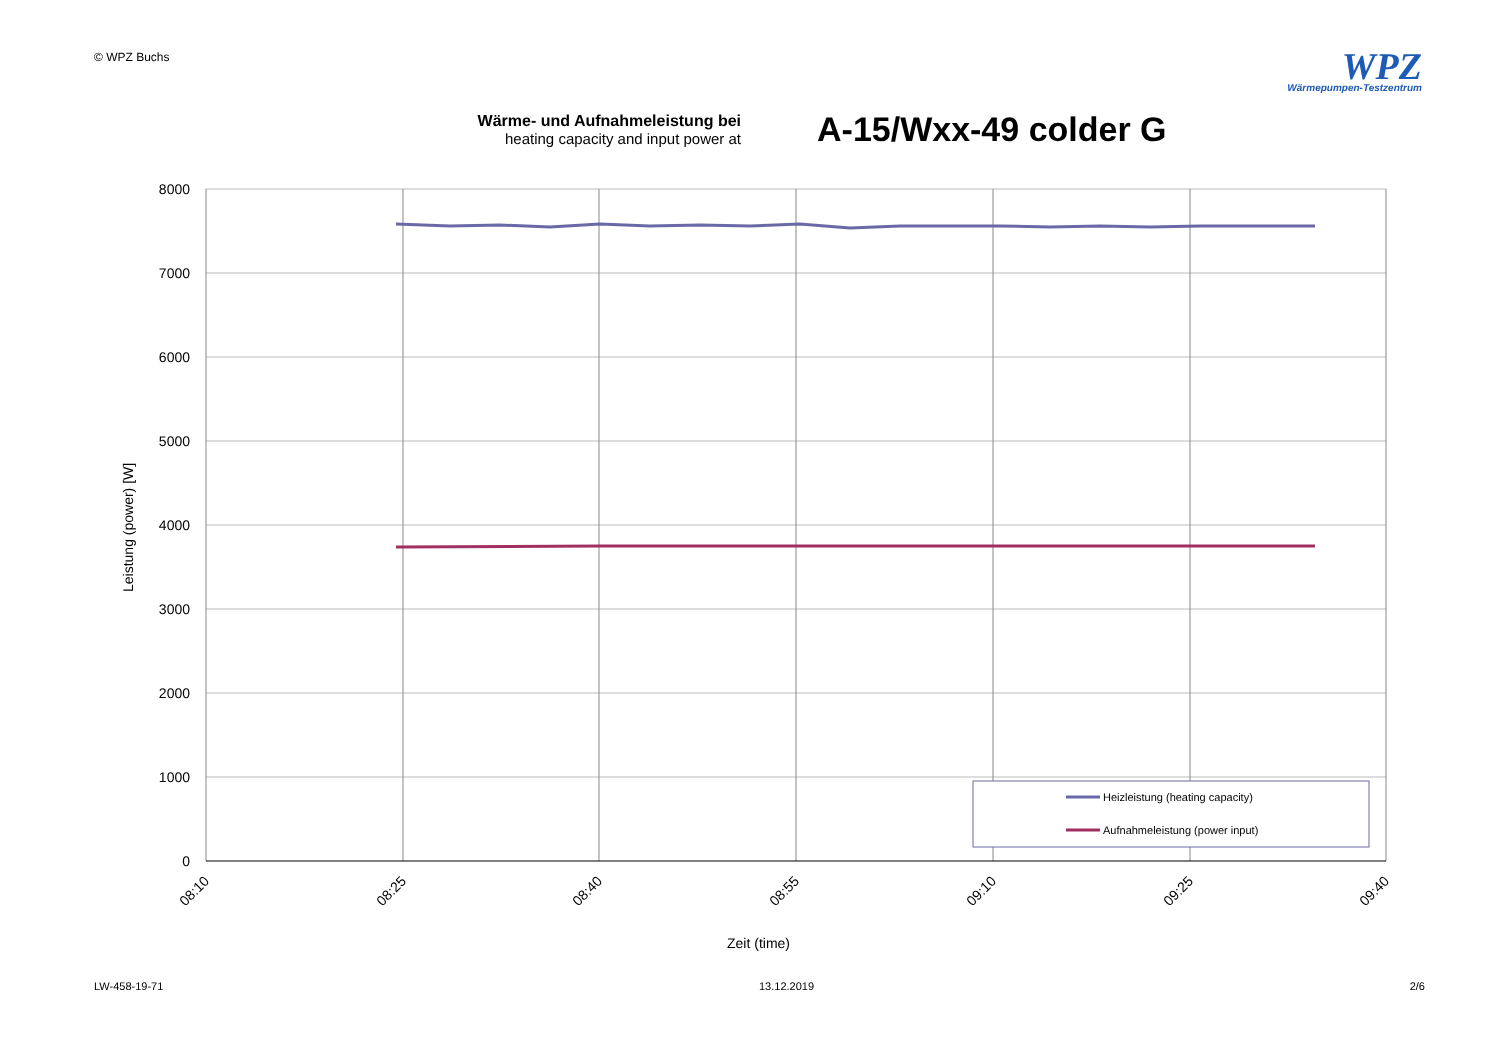© WPZ Buchs
WPZ
Wärmepumpen-Testzentrum
Wärme- und Aufnahmeleistung bei
heating capacity and input power at
A-15/Wxx-49 colder G
8000
7000
6000
5000
4000
3000
2000
1000
0
08:10
08:25
08:40
08:55
09:10
09:25
09:40
Zeit (time)
Leistung (power) [W]
Heizleistung (heating capacity)
Aufnahmeleistung (power input)
LW-458-19-71 13.12.2019 2/6